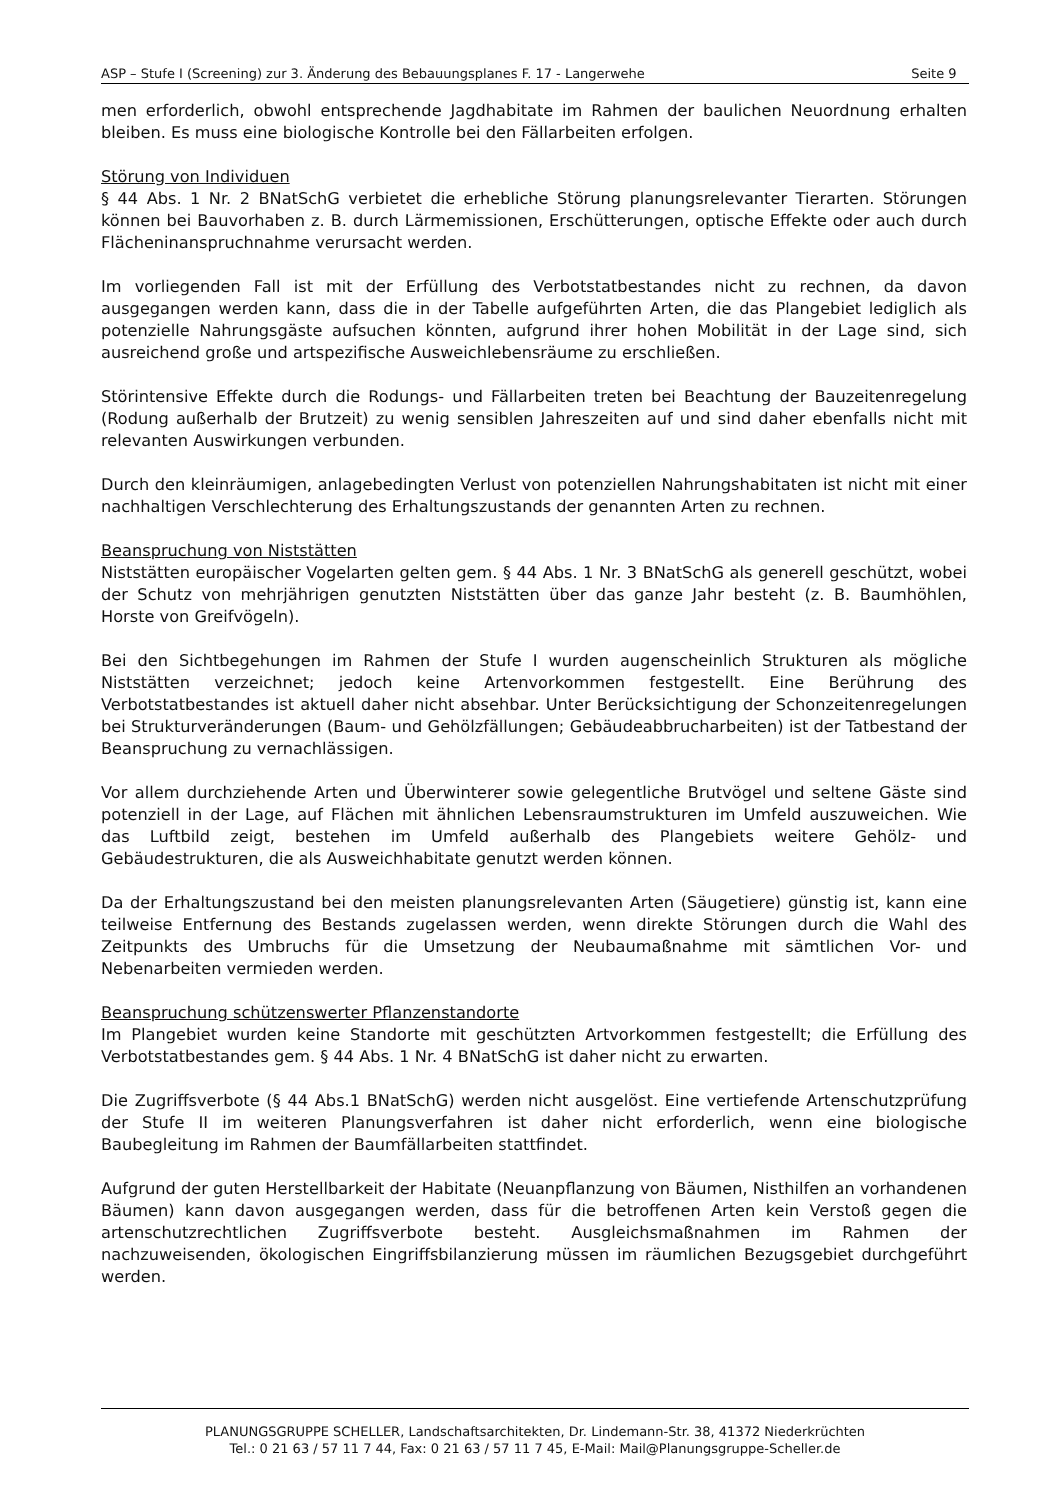ASP – Stufe I (Screening) zur 3. Änderung des Bebauungsplanes F. 17 - Langerwehe Seite 9
men erforderlich, obwohl entsprechende Jagdhabitate im Rahmen der baulichen Neuordnung erhalten bleiben. Es muss eine biologische Kontrolle bei den Fällarbeiten erfolgen.
Störung von Individuen
§ 44 Abs. 1 Nr. 2 BNatSchG verbietet die erhebliche Störung planungsrelevanter Tierarten. Störungen können bei Bauvorhaben z. B. durch Lärmemissionen, Erschütterungen, optische Effekte oder auch durch Flächeninanspruchnahme verursacht werden.
Im vorliegenden Fall ist mit der Erfüllung des Verbotstatbestandes nicht zu rechnen, da davon ausgegangen werden kann, dass die in der Tabelle aufgeführten Arten, die das Plangebiet lediglich als potenzielle Nahrungsgäste aufsuchen könnten, aufgrund ihrer hohen Mobilität in der Lage sind, sich ausreichend große und artspezifische Ausweichlebensräume zu erschließen.
Störintensive Effekte durch die Rodungs- und Fällarbeiten treten bei Beachtung der Bauzeitenregelung (Rodung außerhalb der Brutzeit) zu wenig sensiblen Jahreszeiten auf und sind daher ebenfalls nicht mit relevanten Auswirkungen verbunden.
Durch den kleinräumigen, anlagebedingten Verlust von potenziellen Nahrungshabitaten ist nicht mit einer nachhaltigen Verschlechterung des Erhaltungszustands der genannten Arten zu rechnen.
Beanspruchung von Niststätten
Niststätten europäischer Vogelarten gelten gem. § 44 Abs. 1 Nr. 3 BNatSchG als generell geschützt, wobei der Schutz von mehrjährigen genutzten Niststätten über das ganze Jahr besteht (z. B. Baumhöhlen, Horste von Greifvögeln).
Bei den Sichtbegehungen im Rahmen der Stufe I wurden augenscheinlich Strukturen als mögliche Niststätten verzeichnet; jedoch keine Artenvorkommen festgestellt. Eine Berührung des Verbotstatbestandes ist aktuell daher nicht absehbar. Unter Berücksichtigung der Schonzeitenregelungen bei Strukturveränderungen (Baum- und Gehölzfällungen; Gebäudeabbrucharbeiten) ist der Tatbestand der Beanspruchung zu vernachlässigen.
Vor allem durchziehende Arten und Überwinterer sowie gelegentliche Brutvögel und seltene Gäste sind potenziell in der Lage, auf Flächen mit ähnlichen Lebensraumstrukturen im Umfeld auszuweichen. Wie das Luftbild zeigt, bestehen im Umfeld außerhalb des Plangebiets weitere Gehölz- und Gebäudestrukturen, die als Ausweichhabitate genutzt werden können.
Da der Erhaltungszustand bei den meisten planungsrelevanten Arten (Säugetiere) günstig ist, kann eine teilweise Entfernung des Bestands zugelassen werden, wenn direkte Störungen durch die Wahl des Zeitpunkts des Umbruchs für die Umsetzung der Neubaumaßnahme mit sämtlichen Vor- und Nebenarbeiten vermieden werden.
Beanspruchung schützenswerter Pflanzenstandorte
Im Plangebiet wurden keine Standorte mit geschützten Artvorkommen festgestellt; die Erfüllung des Verbotstatbestandes gem. § 44 Abs. 1 Nr. 4 BNatSchG ist daher nicht zu erwarten.
Die Zugriffsverbote (§ 44 Abs.1 BNatSchG) werden nicht ausgelöst. Eine vertiefende Artenschutzprüfung der Stufe II im weiteren Planungsverfahren ist daher nicht erforderlich, wenn eine biologische Baubegleitung im Rahmen der Baumfällarbeiten stattfindet.
Aufgrund der guten Herstellbarkeit der Habitate (Neuanpflanzung von Bäumen, Nisthilfen an vorhandenen Bäumen) kann davon ausgegangen werden, dass für die betroffenen Arten kein Verstoß gegen die artenschutzrechtlichen Zugriffsverbote besteht. Ausgleichsmaßnahmen im Rahmen der nachzuweisenden, ökologischen Eingriffsbilanzierung müssen im räumlichen Bezugsgebiet durchgeführt werden.
PLANUNGSGRUPPE SCHELLER, Landschaftsarchitekten, Dr. Lindemann-Str. 38, 41372 Niederkrüchten
Tel.: 0 21 63 / 57 11 7 44, Fax: 0 21 63 / 57 11 7 45, E-Mail: Mail@Planungsgruppe-Scheller.de